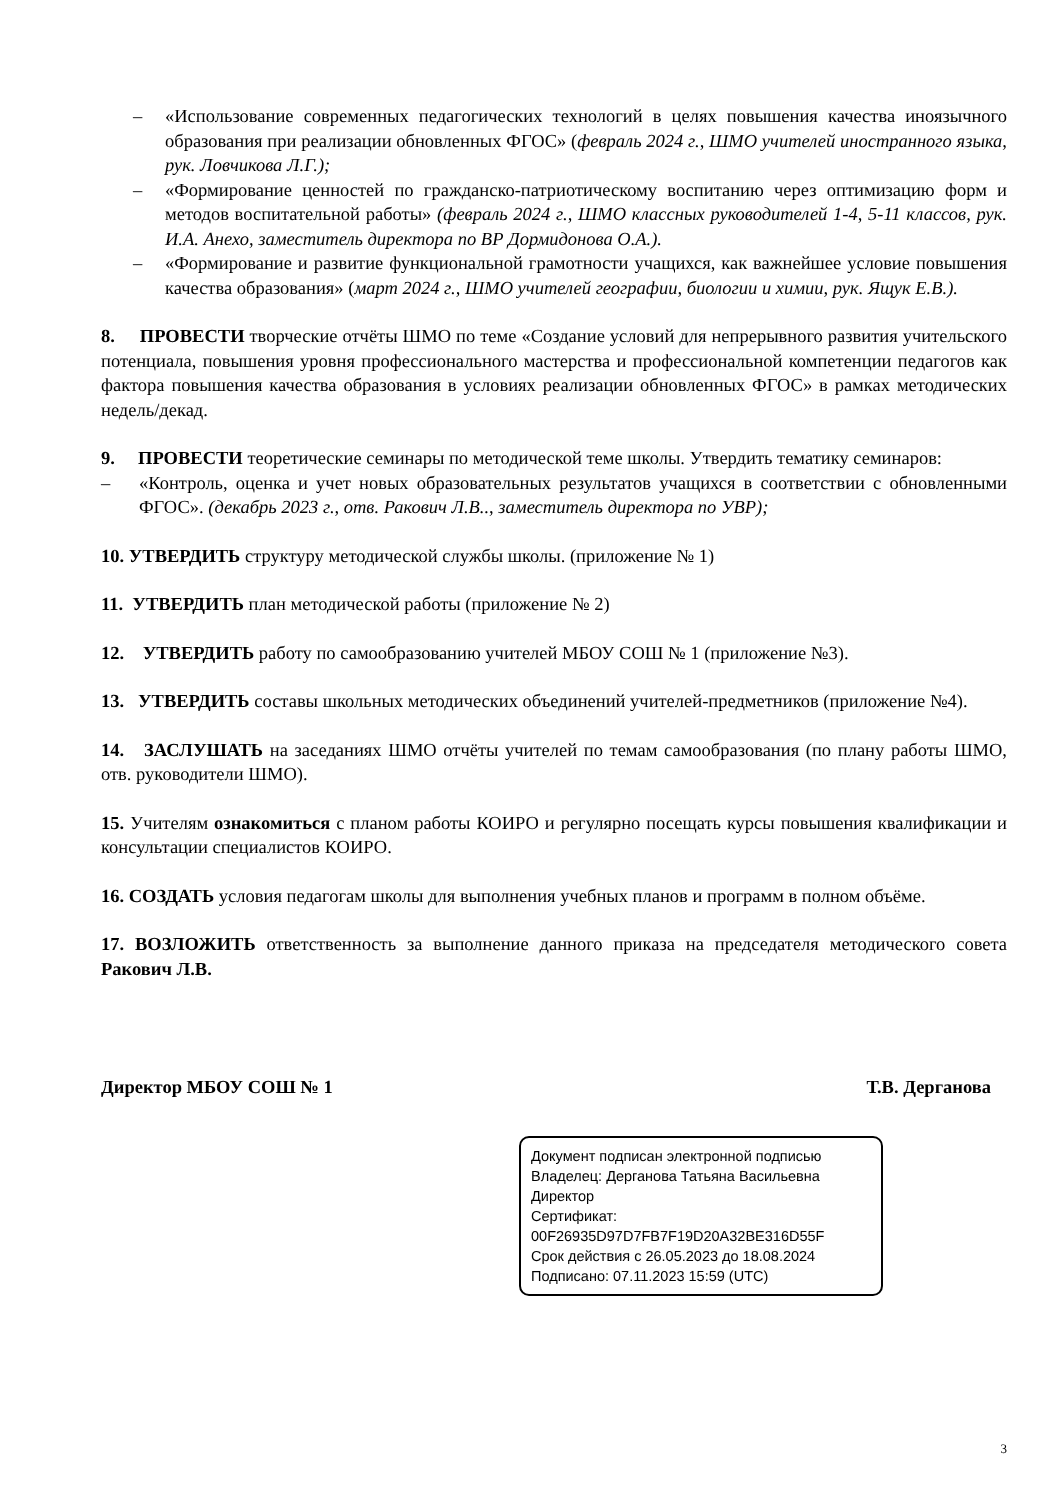– «Использование современных педагогических технологий в целях повышения качества иноязычного образования при реализации обновленных ФГОС» (февраль 2024 г., ШМО учителей иностранного языка, рук. Ловчикова Л.Г.);
– «Формирование ценностей по гражданско-патриотическому воспитанию через оптимизацию форм и методов воспитательной работы» (февраль 2024 г., ШМО классных руководителей 1-4, 5-11 классов, рук. И.А. Анехо, заместитель директора по ВР Дормидонова О.А.).
– «Формирование и развитие функциональной грамотности учащихся, как важнейшее условие повышения качества образования» (март 2024 г., ШМО учителей географии, биологии и химии, рук. Ящук Е.В.).
8. ПРОВЕСТИ творческие отчёты ШМО по теме «Создание условий для непрерывного развития учительского потенциала, повышения уровня профессионального мастерства и профессиональной компетенции педагогов как фактора повышения качества образования в условиях реализации обновленных ФГОС» в рамках методических недель/декад.
9. ПРОВЕСТИ теоретические семинары по методической теме школы. Утвердить тематику семинаров:
– «Контроль, оценка и учет новых образовательных результатов учащихся в соответствии с обновленными ФГОС». (декабрь 2023 г., отв. Ракович Л.В.., заместитель директора по УВР);
10. УТВЕРДИТЬ структуру методической службы школы. (приложение № 1)
11. УТВЕРДИТЬ план методической работы (приложение № 2)
12. УТВЕРДИТЬ работу по самообразованию учителей МБОУ СОШ № 1 (приложение №3).
13. УТВЕРДИТЬ составы школьных методических объединений учителей-предметников (приложение №4).
14. ЗАСЛУШАТЬ на заседаниях ШМО отчёты учителей по темам самообразования (по плану работы ШМО, отв. руководители ШМО).
15. Учителям ознакомиться с планом работы КОИРО и регулярно посещать курсы повышения квалификации и консультации специалистов КОИРО.
16. СОЗДАТЬ условия педагогам школы для выполнения учебных планов и программ в полном объёме.
17. ВОЗЛОЖИТЬ ответственность за выполнение данного приказа на председателя методического совета Ракович Л.В.
Директор МБОУ СОШ № 1 Т.В. Дерганова
Документ подписан электронной подписью
Владелец: Дерганова Татьяна Васильевна
Директор
Сертификат:
00F26935D97D7FB7F19D20A32BE316D55F
Срок действия с 26.05.2023 до 18.08.2024
Подписано: 07.11.2023 15:59 (UTC)
3